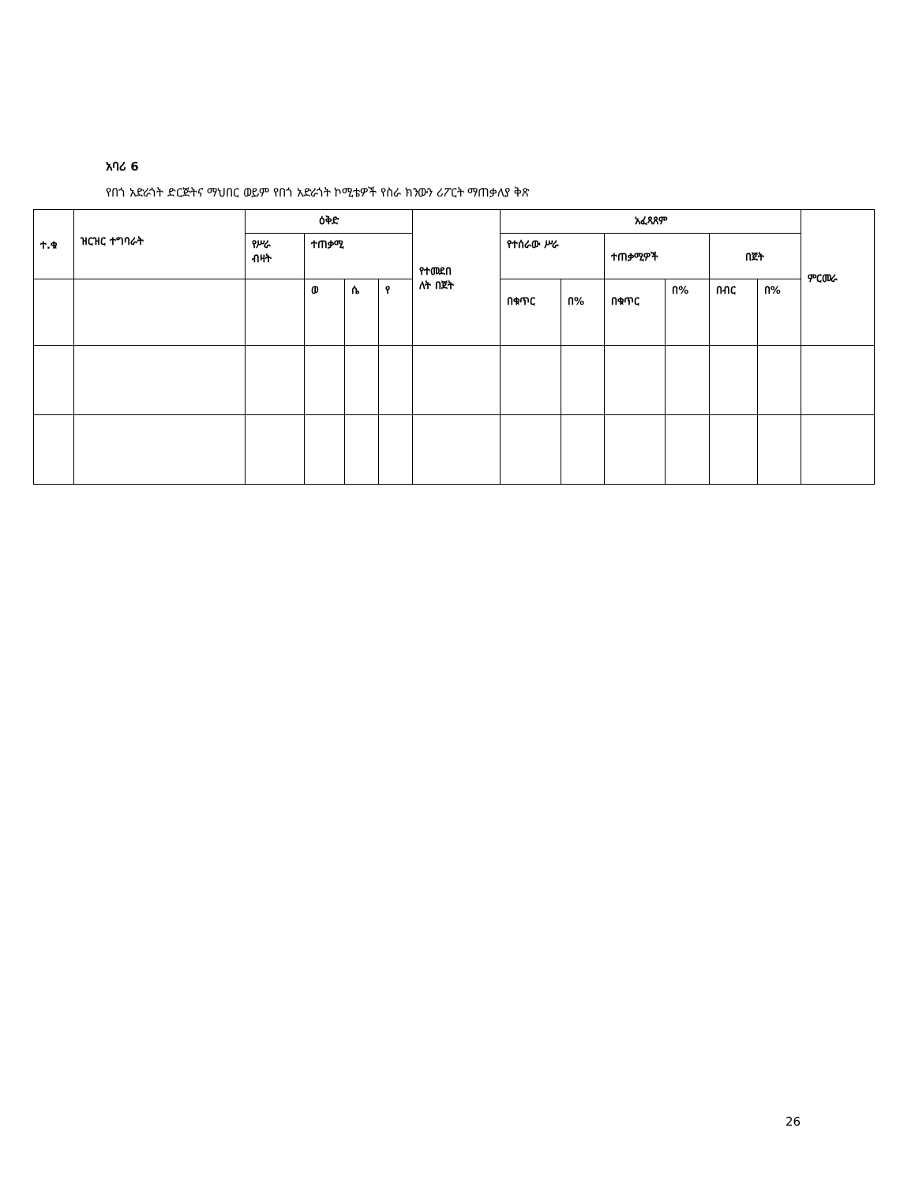አባሪ 6
የበጎ አድራጎት ድርጅትና ማህበር ወይም የበጎ አድራጎት ኮሚቴዎች የስራ ክንውን ሪፖርት ማጠቃለያ ቅጽ
| ተ.ቁ | ዝርዝር ተግባራት | ዕቅድ | | | | የተመደበ ለት በጀት | አፈጻጸም | | | | | | ምርመራ |
| --- | --- | --- | --- | --- | --- | --- | --- | --- | --- | --- | --- | --- | --- |
| | | የሥራ ብዛት | ተጠቃሚ | | | | የተሰራው ሥራ | | ተጠቃሚዎች | | በጀት | | |
| | | | ወ | ሴ | የ | | በቁጥር | በ% | በቁጥር | በ% | በብር | በ% | |
26